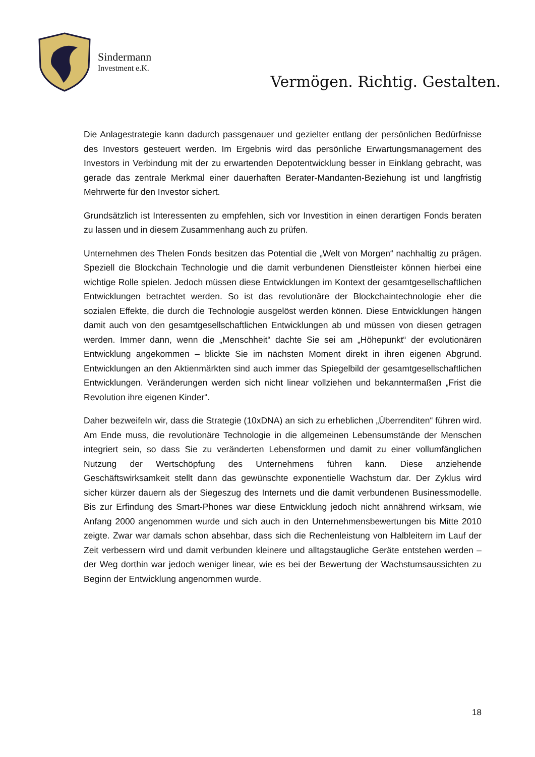Sindermann
Investment e.K.
Vermögen. Richtig. Gestalten.
Die Anlagestrategie kann dadurch passgenauer und gezielter entlang der persönlichen Bedürfnisse des Investors gesteuert werden. Im Ergebnis wird das persönliche Erwartungsmanagement des Investors in Verbindung mit der zu erwartenden Depotentwicklung besser in Einklang gebracht, was gerade das zentrale Merkmal einer dauerhaften Berater-Mandanten-Beziehung ist und langfristig Mehrwerte für den Investor sichert.
Grundsätzlich ist Interessenten zu empfehlen, sich vor Investition in einen derartigen Fonds beraten zu lassen und in diesem Zusammenhang auch zu prüfen.
Unternehmen des Thelen Fonds besitzen das Potential die „Welt von Morgen“ nachhaltig zu prägen. Speziell die Blockchain Technologie und die damit verbundenen Dienstleister können hierbei eine wichtige Rolle spielen. Jedoch müssen diese Entwicklungen im Kontext der gesamtgesellschaftlichen Entwicklungen betrachtet werden. So ist das revolutionäre der Blockchaintechnologie eher die sozialen Effekte, die durch die Technologie ausgelöst werden können. Diese Entwicklungen hängen damit auch von den gesamtgesellschaftlichen Entwicklungen ab und müssen von diesen getragen werden. Immer dann, wenn die „Menschheit“ dachte Sie sei am „Höhepunkt“ der evolutionären Entwicklung angekommen – blickte Sie im nächsten Moment direkt in ihren eigenen Abgrund. Entwicklungen an den Aktienmärkten sind auch immer das Spiegelbild der gesamtgesellschaftlichen Entwicklungen. Veränderungen werden sich nicht linear vollziehen und bekanntermaßen „Frist die Revolution ihre eigenen Kinder“.
Daher bezweifeln wir, dass die Strategie (10xDNA) an sich zu erheblichen „Überrenditen“ führen wird. Am Ende muss, die revolutionäre Technologie in die allgemeinen Lebensumstände der Menschen integriert sein, so dass Sie zu veränderten Lebensformen und damit zu einer vollumfänglichen Nutzung der Wertschöpfung des Unternehmens führen kann. Diese anziehende Geschäftswirksamkeit stellt dann das gewünschte exponentielle Wachstum dar. Der Zyklus wird sicher kürzer dauern als der Siegeszug des Internets und die damit verbundenen Businessmodelle. Bis zur Erfindung des Smart-Phones war diese Entwicklung jedoch nicht annährend wirksam, wie Anfang 2000 angenommen wurde und sich auch in den Unternehmensbewertungen bis Mitte 2010 zeigte. Zwar war damals schon absehbar, dass sich die Rechenleistung von Halbleitern im Lauf der Zeit verbessern wird und damit verbunden kleinere und alltagstaugliche Geräte entstehen werden – der Weg dorthin war jedoch weniger linear, wie es bei der Bewertung der Wachstumsaussichten zu Beginn der Entwicklung angenommen wurde.
18